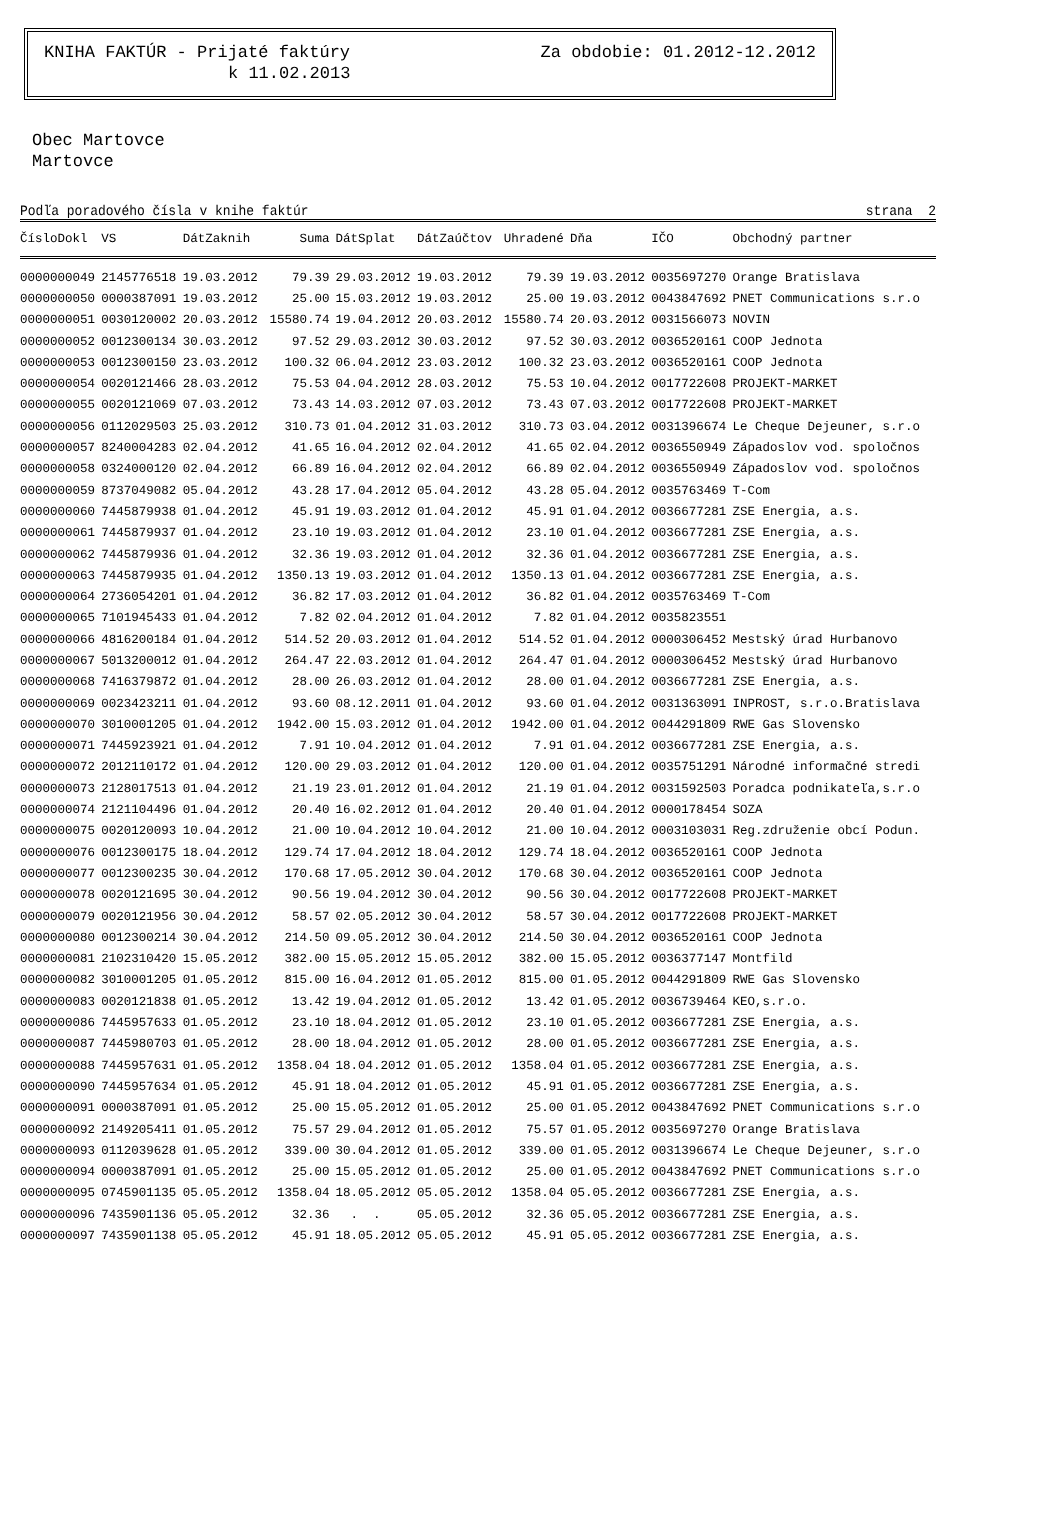KNIHA FAKTÚR - Prijaté faktúry Za obdobie: 01.2012-12.2012
k 11.02.2013
Obec Martovce
Martovce
Podľa poradového čísla v knihe faktúr strana 2
| ČísloDokl | VS | DátZaknih | Suma | DátSplat | DátZaúčtov | Uhradené | Dňa | IČO | Obchodný partner |
| --- | --- | --- | --- | --- | --- | --- | --- | --- | --- |
| 0000000049 | 2145776518 | 19.03.2012 | 79.39 | 29.03.2012 | 19.03.2012 | 79.39 | 19.03.2012 | 0035697270 | Orange Bratislava |
| 0000000050 | 0000387091 | 19.03.2012 | 25.00 | 15.03.2012 | 19.03.2012 | 25.00 | 19.03.2012 | 0043847692 | PNET Communications s.r.o |
| 0000000051 | 0030120002 | 20.03.2012 | 15580.74 | 19.04.2012 | 20.03.2012 | 15580.74 | 20.03.2012 | 0031566073 | NOVIN |
| 0000000052 | 0012300134 | 30.03.2012 | 97.52 | 29.03.2012 | 30.03.2012 | 97.52 | 30.03.2012 | 0036520161 | COOP Jednota |
| 0000000053 | 0012300150 | 23.03.2012 | 100.32 | 06.04.2012 | 23.03.2012 | 100.32 | 23.03.2012 | 0036520161 | COOP Jednota |
| 0000000054 | 0020121466 | 28.03.2012 | 75.53 | 04.04.2012 | 28.03.2012 | 75.53 | 10.04.2012 | 0017722608 | PROJEKT-MARKET |
| 0000000055 | 0020121069 | 07.03.2012 | 73.43 | 14.03.2012 | 07.03.2012 | 73.43 | 07.03.2012 | 0017722608 | PROJEKT-MARKET |
| 0000000056 | 0112029503 | 25.03.2012 | 310.73 | 01.04.2012 | 31.03.2012 | 310.73 | 03.04.2012 | 0031396674 | Le Cheque Dejeuner, s.r.o |
| 0000000057 | 8240004283 | 02.04.2012 | 41.65 | 16.04.2012 | 02.04.2012 | 41.65 | 02.04.2012 | 0036550949 | Západoslov vod. spoločnos |
| 0000000058 | 0324000120 | 02.04.2012 | 66.89 | 16.04.2012 | 02.04.2012 | 66.89 | 02.04.2012 | 0036550949 | Západoslov vod. spoločnos |
| 0000000059 | 8737049082 | 05.04.2012 | 43.28 | 17.04.2012 | 05.04.2012 | 43.28 | 05.04.2012 | 0035763469 | T-Com |
| 0000000060 | 7445879938 | 01.04.2012 | 45.91 | 19.03.2012 | 01.04.2012 | 45.91 | 01.04.2012 | 0036677281 | ZSE Energia, a.s. |
| 0000000061 | 7445879937 | 01.04.2012 | 23.10 | 19.03.2012 | 01.04.2012 | 23.10 | 01.04.2012 | 0036677281 | ZSE Energia, a.s. |
| 0000000062 | 7445879936 | 01.04.2012 | 32.36 | 19.03.2012 | 01.04.2012 | 32.36 | 01.04.2012 | 0036677281 | ZSE Energia, a.s. |
| 0000000063 | 7445879935 | 01.04.2012 | 1350.13 | 19.03.2012 | 01.04.2012 | 1350.13 | 01.04.2012 | 0036677281 | ZSE Energia, a.s. |
| 0000000064 | 2736054201 | 01.04.2012 | 36.82 | 17.03.2012 | 01.04.2012 | 36.82 | 01.04.2012 | 0035763469 | T-Com |
| 0000000065 | 7101945433 | 01.04.2012 | 7.82 | 02.04.2012 | 01.04.2012 | 7.82 | 01.04.2012 | 0035823551 | |
| 0000000066 | 4816200184 | 01.04.2012 | 514.52 | 20.03.2012 | 01.04.2012 | 514.52 | 01.04.2012 | 0000306452 | Mestský úrad Hurbanovo |
| 0000000067 | 5013200012 | 01.04.2012 | 264.47 | 22.03.2012 | 01.04.2012 | 264.47 | 01.04.2012 | 0000306452 | Mestský úrad Hurbanovo |
| 0000000068 | 7416379872 | 01.04.2012 | 28.00 | 26.03.2012 | 01.04.2012 | 28.00 | 01.04.2012 | 0036677281 | ZSE Energia, a.s. |
| 0000000069 | 0023423211 | 01.04.2012 | 93.60 | 08.12.2011 | 01.04.2012 | 93.60 | 01.04.2012 | 0031363091 | INPROST, s.r.o.Bratislava |
| 0000000070 | 3010001205 | 01.04.2012 | 1942.00 | 15.03.2012 | 01.04.2012 | 1942.00 | 01.04.2012 | 0044291809 | RWE Gas Slovensko |
| 0000000071 | 7445923921 | 01.04.2012 | 7.91 | 10.04.2012 | 01.04.2012 | 7.91 | 01.04.2012 | 0036677281 | ZSE Energia, a.s. |
| 0000000072 | 2012110172 | 01.04.2012 | 120.00 | 29.03.2012 | 01.04.2012 | 120.00 | 01.04.2012 | 0035751291 | Národné informačné stredi |
| 0000000073 | 2128017513 | 01.04.2012 | 21.19 | 23.01.2012 | 01.04.2012 | 21.19 | 01.04.2012 | 0031592503 | Poradca podnikateľa,s.r.o |
| 0000000074 | 2121104496 | 01.04.2012 | 20.40 | 16.02.2012 | 01.04.2012 | 20.40 | 01.04.2012 | 0000178454 | SOZA |
| 0000000075 | 0020120093 | 10.04.2012 | 21.00 | 10.04.2012 | 10.04.2012 | 21.00 | 10.04.2012 | 0003103031 | Reg.združenie obcí Podun. |
| 0000000076 | 0012300175 | 18.04.2012 | 129.74 | 17.04.2012 | 18.04.2012 | 129.74 | 18.04.2012 | 0036520161 | COOP Jednota |
| 0000000077 | 0012300235 | 30.04.2012 | 170.68 | 17.05.2012 | 30.04.2012 | 170.68 | 30.04.2012 | 0036520161 | COOP Jednota |
| 0000000078 | 0020121695 | 30.04.2012 | 90.56 | 19.04.2012 | 30.04.2012 | 90.56 | 30.04.2012 | 0017722608 | PROJEKT-MARKET |
| 0000000079 | 0020121956 | 30.04.2012 | 58.57 | 02.05.2012 | 30.04.2012 | 58.57 | 30.04.2012 | 0017722608 | PROJEKT-MARKET |
| 0000000080 | 0012300214 | 30.04.2012 | 214.50 | 09.05.2012 | 30.04.2012 | 214.50 | 30.04.2012 | 0036520161 | COOP Jednota |
| 0000000081 | 2102310420 | 15.05.2012 | 382.00 | 15.05.2012 | 15.05.2012 | 382.00 | 15.05.2012 | 0036377147 | Montfild |
| 0000000082 | 3010001205 | 01.05.2012 | 815.00 | 16.04.2012 | 01.05.2012 | 815.00 | 01.05.2012 | 0044291809 | RWE Gas Slovensko |
| 0000000083 | 0020121838 | 01.05.2012 | 13.42 | 19.04.2012 | 01.05.2012 | 13.42 | 01.05.2012 | 0036739464 | KEO,s.r.o. |
| 0000000086 | 7445957633 | 01.05.2012 | 23.10 | 18.04.2012 | 01.05.2012 | 23.10 | 01.05.2012 | 0036677281 | ZSE Energia, a.s. |
| 0000000087 | 7445980703 | 01.05.2012 | 28.00 | 18.04.2012 | 01.05.2012 | 28.00 | 01.05.2012 | 0036677281 | ZSE Energia, a.s. |
| 0000000088 | 7445957631 | 01.05.2012 | 1358.04 | 18.04.2012 | 01.05.2012 | 1358.04 | 01.05.2012 | 0036677281 | ZSE Energia, a.s. |
| 0000000090 | 7445957634 | 01.05.2012 | 45.91 | 18.04.2012 | 01.05.2012 | 45.91 | 01.05.2012 | 0036677281 | ZSE Energia, a.s. |
| 0000000091 | 0000387091 | 01.05.2012 | 25.00 | 15.05.2012 | 01.05.2012 | 25.00 | 01.05.2012 | 0043847692 | PNET Communications s.r.o |
| 0000000092 | 2149205411 | 01.05.2012 | 75.57 | 29.04.2012 | 01.05.2012 | 75.57 | 01.05.2012 | 0035697270 | Orange Bratislava |
| 0000000093 | 0112039628 | 01.05.2012 | 339.00 | 30.04.2012 | 01.05.2012 | 339.00 | 01.05.2012 | 0031396674 | Le Cheque Dejeuner, s.r.o |
| 0000000094 | 0000387091 | 01.05.2012 | 25.00 | 15.05.2012 | 01.05.2012 | 25.00 | 01.05.2012 | 0043847692 | PNET Communications s.r.o |
| 0000000095 | 0745901135 | 05.05.2012 | 1358.04 | 18.05.2012 | 05.05.2012 | 1358.04 | 05.05.2012 | 0036677281 | ZSE Energia, a.s. |
| 0000000096 | 7435901136 | 05.05.2012 | 32.36 | . . | 05.05.2012 | 32.36 | 05.05.2012 | 0036677281 | ZSE Energia, a.s. |
| 0000000097 | 7435901138 | 05.05.2012 | 45.91 | 18.05.2012 | 05.05.2012 | 45.91 | 05.05.2012 | 0036677281 | ZSE Energia, a.s. |